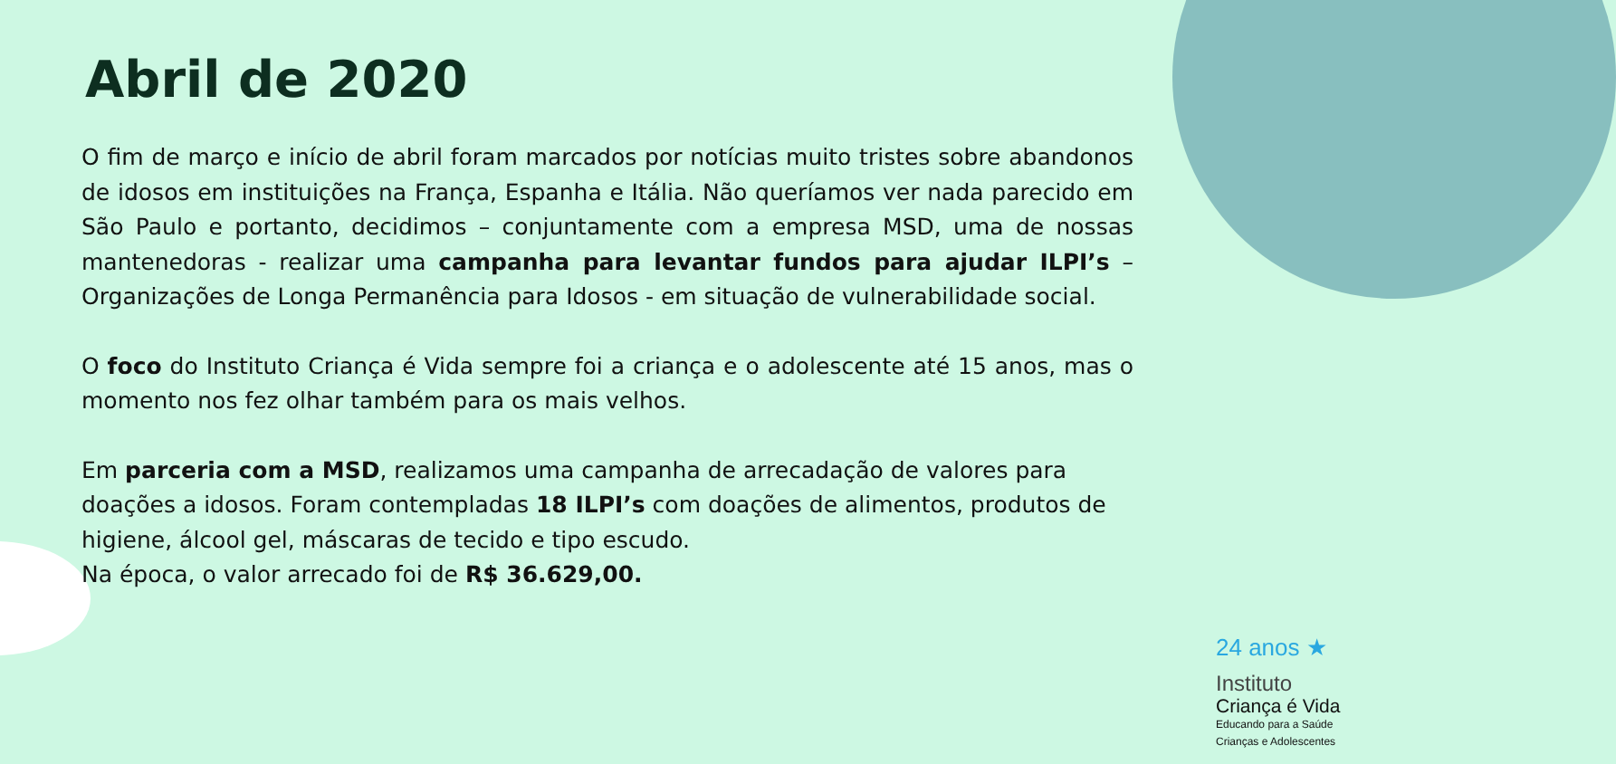Abril de 2020
O fim de março e início de abril foram marcados por notícias muito tristes sobre abandonos de idosos em instituições na França, Espanha e Itália. Não queríamos ver nada parecido em São Paulo e portanto, decidimos – conjuntamente com a empresa MSD, uma de nossas mantenedoras - realizar uma campanha para levantar fundos para ajudar ILPI’s – Organizações de Longa Permanência para Idosos - em situação de vulnerabilidade social.
O foco do Instituto Criança é Vida sempre foi a criança e o adolescente até 15 anos, mas o momento nos fez olhar também para os mais velhos.
Em parceria com a MSD, realizamos uma campanha de arrecadação de valores para doações a idosos. Foram contempladas 18 ILPI’s com doações de alimentos, produtos de higiene, álcool gel, máscaras de tecido e tipo escudo.
Na época, o valor arrecado foi de R$ 36.629,00.
24 anos ★
Instituto
Criança é Vida
Educando para a Saúde
Crianças e Adolescentes